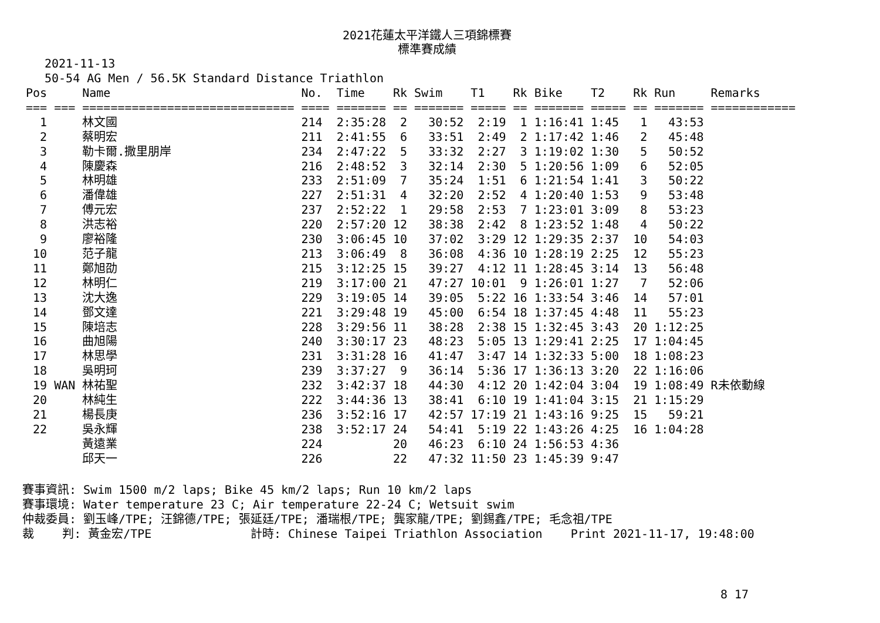2021花蓮太平洋鐵人三項錦標賽
標準賽成績
2021-11-13
50-54 AG Men / 56.5K Standard Distance Triathlon
| Pos | | Name | No. | Time | Rk | Swim | T1 | Rk | Bike | T2 | Rk | Run | Remarks |
| --- | --- | --- | --- | --- | --- | --- | --- | --- | --- | --- | --- | --- | --- |
| === | === | ============================== | ==== | ======= | == | ======= | ===== | == | ======= | ===== | == | ======= | ============ |
| 1 | | 林文國 | 214 | 2:35:28 | 2 | 30:52 | 2:19 | 1 | 1:16:41 | 1:45 | 1 | 43:53 | |
| 2 | | 蔡明宏 | 211 | 2:41:55 | 6 | 33:51 | 2:49 | 2 | 1:17:42 | 1:46 | 2 | 45:48 | |
| 3 | | 勒卡爾.撒里朋岸 | 234 | 2:47:22 | 5 | 33:32 | 2:27 | 3 | 1:19:02 | 1:30 | 5 | 50:52 | |
| 4 | | 陳慶森 | 216 | 2:48:52 | 3 | 32:14 | 2:30 | 5 | 1:20:56 | 1:09 | 6 | 52:05 | |
| 5 | | 林明雄 | 233 | 2:51:09 | 7 | 35:24 | 1:51 | 6 | 1:21:54 | 1:41 | 3 | 50:22 | |
| 6 | | 潘偉雄 | 227 | 2:51:31 | 4 | 32:20 | 2:52 | 4 | 1:20:40 | 1:53 | 9 | 53:48 | |
| 7 | | 傅元宏 | 237 | 2:52:22 | 1 | 29:58 | 2:53 | 7 | 1:23:01 | 3:09 | 8 | 53:23 | |
| 8 | | 洪志裕 | 220 | 2:57:20 | 12 | 38:38 | 2:42 | 8 | 1:23:52 | 1:48 | 4 | 50:22 | |
| 9 | | 廖裕隆 | 230 | 3:06:45 | 10 | 37:02 | 3:29 | 12 | 1:29:35 | 2:37 | 10 | 54:03 | |
| 10 | | 范子龍 | 213 | 3:06:49 | 8 | 36:08 | 4:36 | 10 | 1:28:19 | 2:25 | 12 | 55:23 | |
| 11 | | 鄭旭劭 | 215 | 3:12:25 | 15 | 39:27 | 4:12 | 11 | 1:28:45 | 3:14 | 13 | 56:48 | |
| 12 | | 林明仁 | 219 | 3:17:00 | 21 | 47:27 | 10:01 | 9 | 1:26:01 | 1:27 | 7 | 52:06 | |
| 13 | | 沈大逸 | 229 | 3:19:05 | 14 | 39:05 | 5:22 | 16 | 1:33:54 | 3:46 | 14 | 57:01 | |
| 14 | | 鄧文達 | 221 | 3:29:48 | 19 | 45:00 | 6:54 | 18 | 1:37:45 | 4:48 | 11 | 55:23 | |
| 15 | | 陳培志 | 228 | 3:29:56 | 11 | 38:28 | 2:38 | 15 | 1:32:45 | 3:43 | 20 | 1:12:25 | |
| 16 | | 曲旭陽 | 240 | 3:30:17 | 23 | 48:23 | 5:05 | 13 | 1:29:41 | 2:25 | 17 | 1:04:45 | |
| 17 | | 林思學 | 231 | 3:31:28 | 16 | 41:47 | 3:47 | 14 | 1:32:33 | 5:00 | 18 | 1:08:23 | |
| 18 | | 吳明珂 | 239 | 3:37:27 | 9 | 36:14 | 5:36 | 17 | 1:36:13 | 3:20 | 22 | 1:16:06 | |
| 19 | WAN | 林祐聖 | 232 | 3:42:37 | 18 | 44:30 | 4:12 | 20 | 1:42:04 | 3:04 | 19 | 1:08:49 | R未依動線 |
| 20 | | 林純生 | 222 | 3:44:36 | 13 | 38:41 | 6:10 | 19 | 1:41:04 | 3:15 | 21 | 1:15:29 | |
| 21 | | 楊長庚 | 236 | 3:52:16 | 17 | 42:57 | 17:19 | 21 | 1:43:16 | 9:25 | 15 | 59:21 | |
| 22 | | 吳永輝 | 238 | 3:52:17 | 24 | 54:41 | 5:19 | 22 | 1:43:26 | 4:25 | 16 | 1:04:28 | |
| | | 黃遠業 | 224 | | 20 | 46:23 | 6:10 | 24 | 1:56:53 | 4:36 | | | |
| | | 邱天一 | 226 | | 22 | 47:32 | 11:50 | 23 | 1:45:39 | 9:47 | | | |
賽事資訊: Swim 1500 m/2 laps; Bike 45 km/2 laps; Run 10 km/2 laps 賽事環境: Water temperature 23 C; Air temperature 22-24 C; Wetsuit swim 仲裁委員: 劉玉峰/TPE; 汪錦德/TPE; 張延廷/TPE; 潘瑞根/TPE; 龔家龍/TPE; 劉錫鑫/TPE; 毛念祖/TPE 裁 判: 黃金宏/TPE 計時: Chinese Taipei Triathlon Association Print 2021-11-17, 19:48:00
8 17